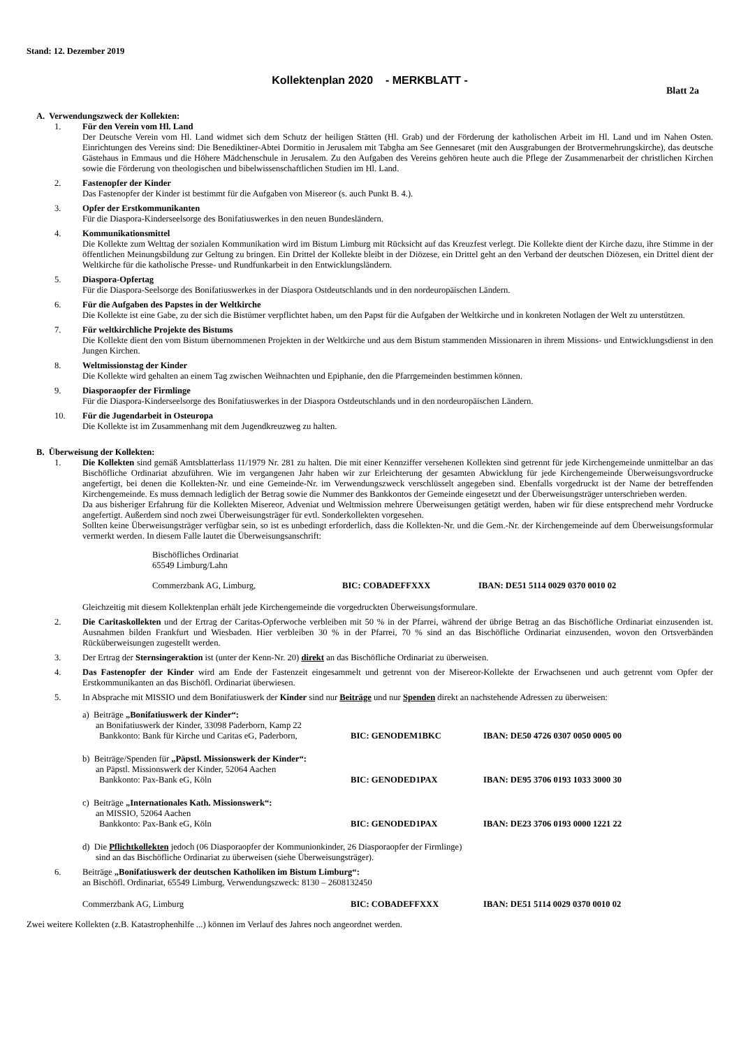Stand: 12. Dezember 2019
Kollektenplan 2020 - MERKBLATT -
Blatt 2a
A. Verwendungszweck der Kollekten:
1. Für den Verein vom Hl. Land
Der Deutsche Verein vom Hl. Land widmet sich dem Schutz der heiligen Stätten (Hl. Grab) und der Förderung der katholischen Arbeit im Hl. Land und im Nahen Osten. Einrichtungen des Vereins sind: Die Benediktiner-Abtei Dormitio in Jerusalem mit Tabgha am See Gennesaret (mit den Ausgrabungen der Brotvermehrungskirche), das deutsche Gästehaus in Emmaus und die Höhere Mädchenschule in Jerusalem. Zu den Aufgaben des Vereins gehören heute auch die Pflege der Zusammenarbeit der christlichen Kirchen sowie die Förderung von theologischen und bibelwissenschaftlichen Studien im Hl. Land.
2. Fastenopfer der Kinder
Das Fastenopfer der Kinder ist bestimmt für die Aufgaben von Misereor (s. auch Punkt B. 4.).
3. Opfer der Erstkommunikanten
Für die Diaspora-Kinderseelsorge des Bonifatiuswerkes in den neuen Bundesländern.
4. Kommunikationsmittel
Die Kollekte zum Welttag der sozialen Kommunikation wird im Bistum Limburg mit Rücksicht auf das Kreuzfest verlegt. Die Kollekte dient der Kirche dazu, ihre Stimme in der öffentlichen Meinungsbildung zur Geltung zu bringen. Ein Drittel der Kollekte bleibt in der Diözese, ein Drittel geht an den Verband der deutschen Diözesen, ein Drittel dient der Weltkirche für die katholische Presse- und Rundfunkarbeit in den Entwicklungsländern.
5. Diaspora-Opfertag
Für die Diaspora-Seelsorge des Bonifatiuswerkes in der Diaspora Ostdeutschlands und in den nordeuropäischen Ländern.
6. Für die Aufgaben des Papstes in der Weltkirche
Die Kollekte ist eine Gabe, zu der sich die Bistümer verpflichtet haben, um den Papst für die Aufgaben der Weltkirche und in konkreten Notlagen der Welt zu unterstützen.
7. Für weltkirchliche Projekte des Bistums
Die Kollekte dient den vom Bistum übernommenen Projekten in der Weltkirche und aus dem Bistum stammenden Missionaren in ihrem Missions- und Entwicklungsdienst in den Jungen Kirchen.
8. Weltmissionstag der Kinder
Die Kollekte wird gehalten an einem Tag zwischen Weihnachten und Epiphanie, den die Pfarrgemeinden bestimmen können.
9. Diasporaopfer der Firmlinge
Für die Diaspora-Kinderseelsorge des Bonifatiuswerkes in der Diaspora Ostdeutschlands und in den nordeuropäischen Ländern.
10. Für die Jugendarbeit in Osteuropa
Die Kollekte ist im Zusammenhang mit dem Jugendkreuzweg zu halten.
B. Überweisung der Kollekten:
1. Die Kollekten sind gemäß Amtsblatterlass 11/1979 Nr. 281 zu halten. Die mit einer Kennziffer versehenen Kollekten sind getrennt für jede Kirchengemeinde unmittelbar an das Bischöfliche Ordinariat abzuführen. Wie im vergangenen Jahr haben wir zur Erleichterung der gesamten Abwicklung für jede Kirchengemeinde Überweisungsvordrucke angefertigt, bei denen die Kollekten-Nr. und eine Gemeinde-Nr. im Verwendungszweck verschlüsselt angegeben sind. Ebenfalls vorgedruckt ist der Name der betreffenden Kirchengemeinde. Es muss demnach lediglich der Betrag sowie die Nummer des Bankkontos der Gemeinde eingesetzt und der Überweisungsträger unterschrieben werden.
Da aus bisheriger Erfahrung für die Kollekten Misereor, Adveniat und Weltmission mehrere Überweisungen getätigt werden, haben wir für diese entsprechend mehr Vordrucke angefertigt. Außerdem sind noch zwei Überweisungsträger für evtl. Sonderkollekten vorgesehen.
Sollten keine Überweisungsträger verfügbar sein, so ist es unbedingt erforderlich, dass die Kollekten-Nr. und die Gem.-Nr. der Kirchengemeinde auf dem Überweisungsformular vermerkt werden. In diesem Falle lautet die Überweisungsanschrift:
Bischöfliches Ordinariat
65549 Limburg/Lahn
Commerzbank AG, Limburg, BIC: COBADEFFXXX IBAN: DE51 5114 0029 0370 0010 02
Gleichzeitig mit diesem Kollektenplan erhält jede Kirchengemeinde die vorgedruckten Überweisungsformulare.
2. Die Caritaskollekten und der Ertrag der Caritas-Opferwoche verbleiben mit 50 % in der Pfarrei, während der übrige Betrag an das Bischöfliche Ordinariat einzusenden ist. Ausnahmen bilden Frankfurt und Wiesbaden. Hier verbleiben 30 % in der Pfarrei, 70 % sind an das Bischöfliche Ordinariat einzusenden, wovon den Ortsverbänden Rücküberweisungen zugestellt werden.
3. Der Ertrag der Sternsingeraktion ist (unter der Kenn-Nr. 20) direkt an das Bischöfliche Ordinariat zu überweisen.
4. Das Fastenopfer der Kinder wird am Ende der Fastenzeit eingesammelt und getrennt von der Misereor-Kollekte der Erwachsenen und auch getrennt vom Opfer der Erstkommunikanten an das Bischöfl. Ordinariat überwiesen.
5. In Absprache mit MISSIO und dem Bonifatiuswerk der Kinder sind nur Beiträge und nur Spenden direkt an nachstehende Adressen zu überweisen:
a) Beiträge „Bonifatiuswerk der Kinder“:
an Bonifatiuswerk der Kinder, 33098 Paderborn, Kamp 22
Bankkonto: Bank für Kirche und Caritas eG, Paderborn, BIC: GENODEM1BKC IBAN: DE50 4726 0307 0050 0005 00
b) Beiträge/Spenden für „Päpstl. Missionswerk der Kinder“:
an Päpstl. Missionswerk der Kinder, 52064 Aachen
Bankkonto: Pax-Bank eG, Köln BIC: GENODED1PAX IBAN: DE95 3706 0193 1033 3000 30
c) Beiträge „Internationales Kath. Missionswerk“:
an MISSIO, 52064 Aachen
Bankkonto: Pax-Bank eG, Köln BIC: GENODED1PAX IBAN: DE23 3706 0193 0000 1221 22
d) Die Pflichtkollekten jedoch (06 Diasporaopfer der Kommunionkinder, 26 Diasporaopfer der Firmlinge)
sind an das Bischöfliche Ordinariat zu überweisen (siehe Überweisungsträger).
6. Beiträge „Bonifatiuswerk der deutschen Katholiken im Bistum Limburg“:
an Bischöfl. Ordinariat, 65549 Limburg, Verwendungszweck: 8130 – 2608132450
Commerzbank AG, Limburg BIC: COBADEFFXXX IBAN: DE51 5114 0029 0370 0010 02
Zwei weitere Kollekten (z.B. Katastrophenhilfe ...) können im Verlauf des Jahres noch angeordnet werden.